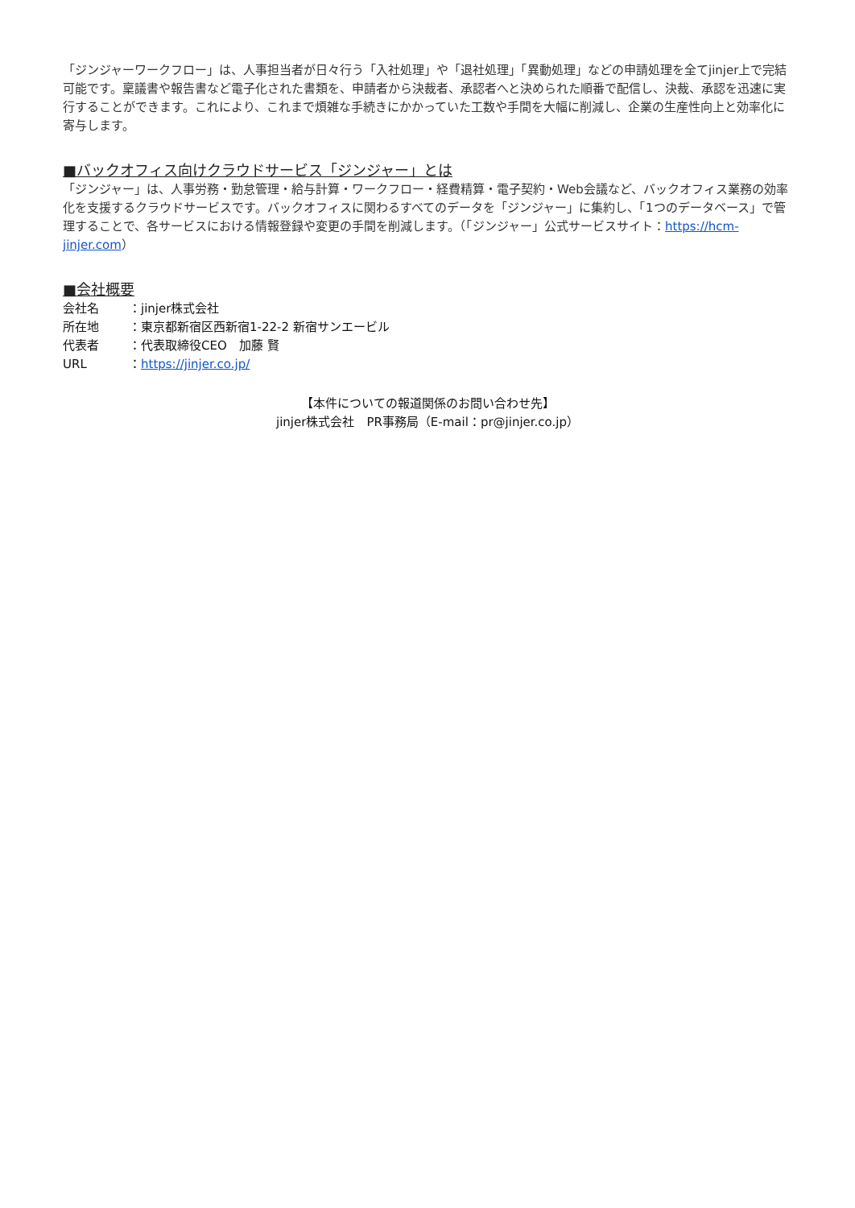「ジンジャーワークフロー」は、人事担当者が日々行う「入社処理」や「退社処理」「異動処理」などの申請処理を全てjinjer上で完結可能です。稟議書や報告書など電子化された書類を、申請者から決裁者、承認者へと決められた順番で配信し、決裁、承認を迅速に実行することができます。これにより、これまで煩雑な手続きにかかっていた工数や手間を大幅に削減し、企業の生産性向上と効率化に寄与します。
■バックオフィス向けクラウドサービス「ジンジャー」とは
「ジンジャー」は、人事労務・勤怠管理・給与計算・ワークフロー・経費精算・電子契約・Web会議など、バックオフィス業務の効率化を支援するクラウドサービスです。バックオフィスに関わるすべてのデータを「ジンジャー」に集約し、「1つのデータベース」で管理することで、各サービスにおける情報登録や変更の手間を削減します。（「ジンジャー」公式サービスサイト：https://hcm-jinjer.com）
■会社概要
会社名 ：jinjer株式会社
所在地 ：東京都新宿区西新宿1-22-2 新宿サンエービル
代表者 ：代表取締役CEO　加藤 賢
URL ：https://jinjer.co.jp/
【本件についての報道関係のお問い合わせ先】
jinjer株式会社　PR事務局（E-mail：pr@jinjer.co.jp）